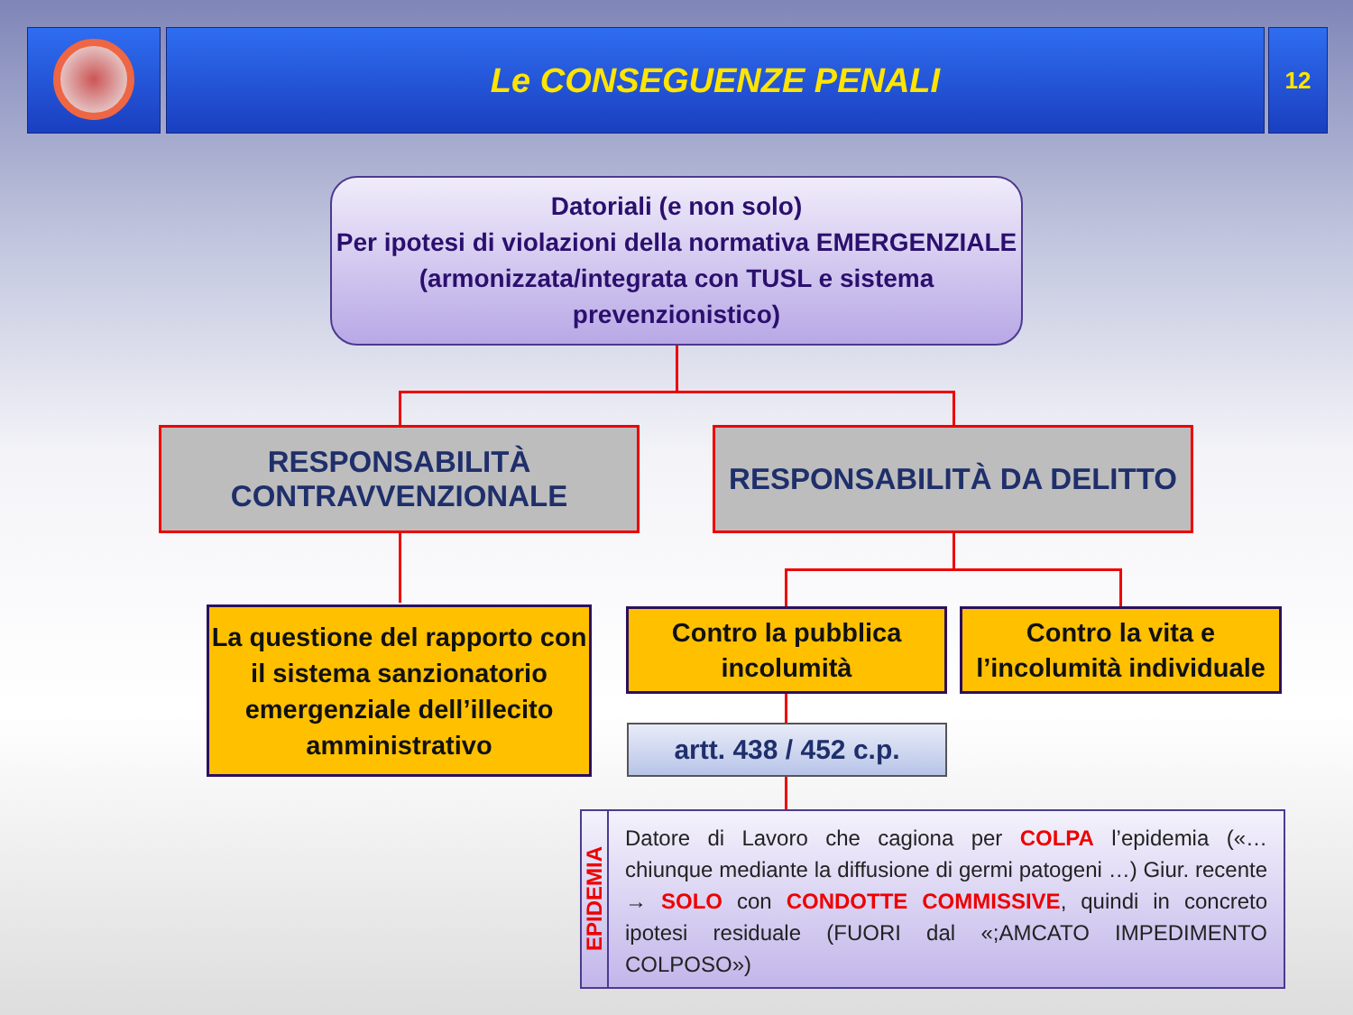Le CONSEGUENZE PENALI 12
Datoriali (e non solo)
Per ipotesi di violazioni della normativa EMERGENZIALE (armonizzata/integrata con TUSL e sistema prevenzionistico)
RESPONSABILITÀ
CONTRAVVENZIONALE
RESPONSABILITÀ DA DELITTO
La questione del rapporto con il sistema sanzionatorio emergenziale dell’illecito amministrativo
Contro la pubblica incolumità
Contro la vita e l’incolumità individuale
artt. 438 / 452 c.p.
EPIDEMIA
Datore di Lavoro che cagiona per COLPA l’epidemia («… chiunque mediante la diffusione di germi patogeni …) Giur. recente → SOLO con CONDOTTE COMMISSIVE, quindi in concreto ipotesi residuale (FUORI dal «;AMCATO IMPEDIMENTO COLPOSO»)